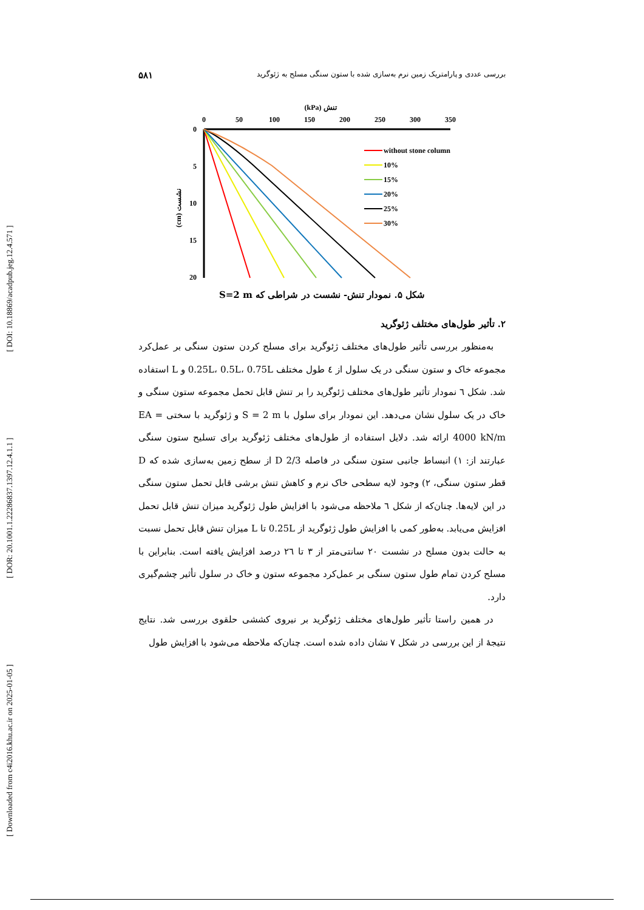[ Downloaded from c4i2016.khu.ac.ir on 2025-01-05 ] [ DOR: 20.1001.1.22286837.1397.12.4.1.1 ] [ DOI: 10.18869/acadpub.jeg.12.4.571 ]
بررسی عددی و پارامتریک زمین نرم به‌سازی شده با ستون سنگی مسلح به ژئوگرید ۵۸۱
(kPa) تنش
0
50
100
150
200
250
300
350
0
5
10
15
20
(cm) نشست
without stone column
10%
15%
20%
25%
30%
شکل ۵. نمودار تنش- نشست در شراطی که S=2 m
۲. تأثیر طول‌های مختلف ژئوگرید
به‌منظور بررسی تأثیر طول‌های مختلف ژئوگرید برای مسلح کردن ستون سنگی بر عمل‌کرد مجموعه خاک و ستون سنگی در یک سلول از ٤ طول مختلف 0.25L، 0.5L، 0.75L و L استفاده شد. شکل ٦ نمودار تأثیر طول‌های مختلف ژئوگرید را بر تنش قابل تحمل مجموعه ستون سنگی و خاک در یک سلول نشان می‌دهد. این نمودار برای سلول با S = 2 m و ژئوگرید با سختی EA = 4000 kN/m ارائه شد. دلایل استفاده از طول‌های مختلف ژئوگرید برای تسلیح ستون سنگی عبارتند از: ۱) انبساط جانبی ستون سنگی در فاصله 2/3 D از سطح زمین به‌سازی شده که D قطر ستون سنگی، ۲) وجود لایه سطحی خاک نرم و کاهش تنش برشی قابل تحمل ستون سنگی در این لایه‌ها. چنان‌که از شکل ٦ ملاحظه می‌شود با افزایش طول ژئوگرید میزان تنش قابل تحمل افزایش می‌یابد. به‌طور کمی با افزایش طول ژئوگرید از 0.25L تا L میزان تنش قابل تحمل نسبت به حالت بدون مسلح در نشست ۲۰ سانتی‌متر از ۳ تا ۲٦ درصد افزایش یافته است. بنابراین با مسلح کردن تمام طول ستون سنگی بر عمل‌کرد مجموعه ستون و خاک در سلول تأثیر چشم‌گیری دارد.
در همین راستا تأثیر طول‌های مختلف ژئوگرید بر نیروی کششی حلقوی بررسی شد. نتایج نتیجهٔ از این بررسی در شکل ۷ نشان داده شده است. چنان‌که ملاحظه می‌شود با افزایش طول